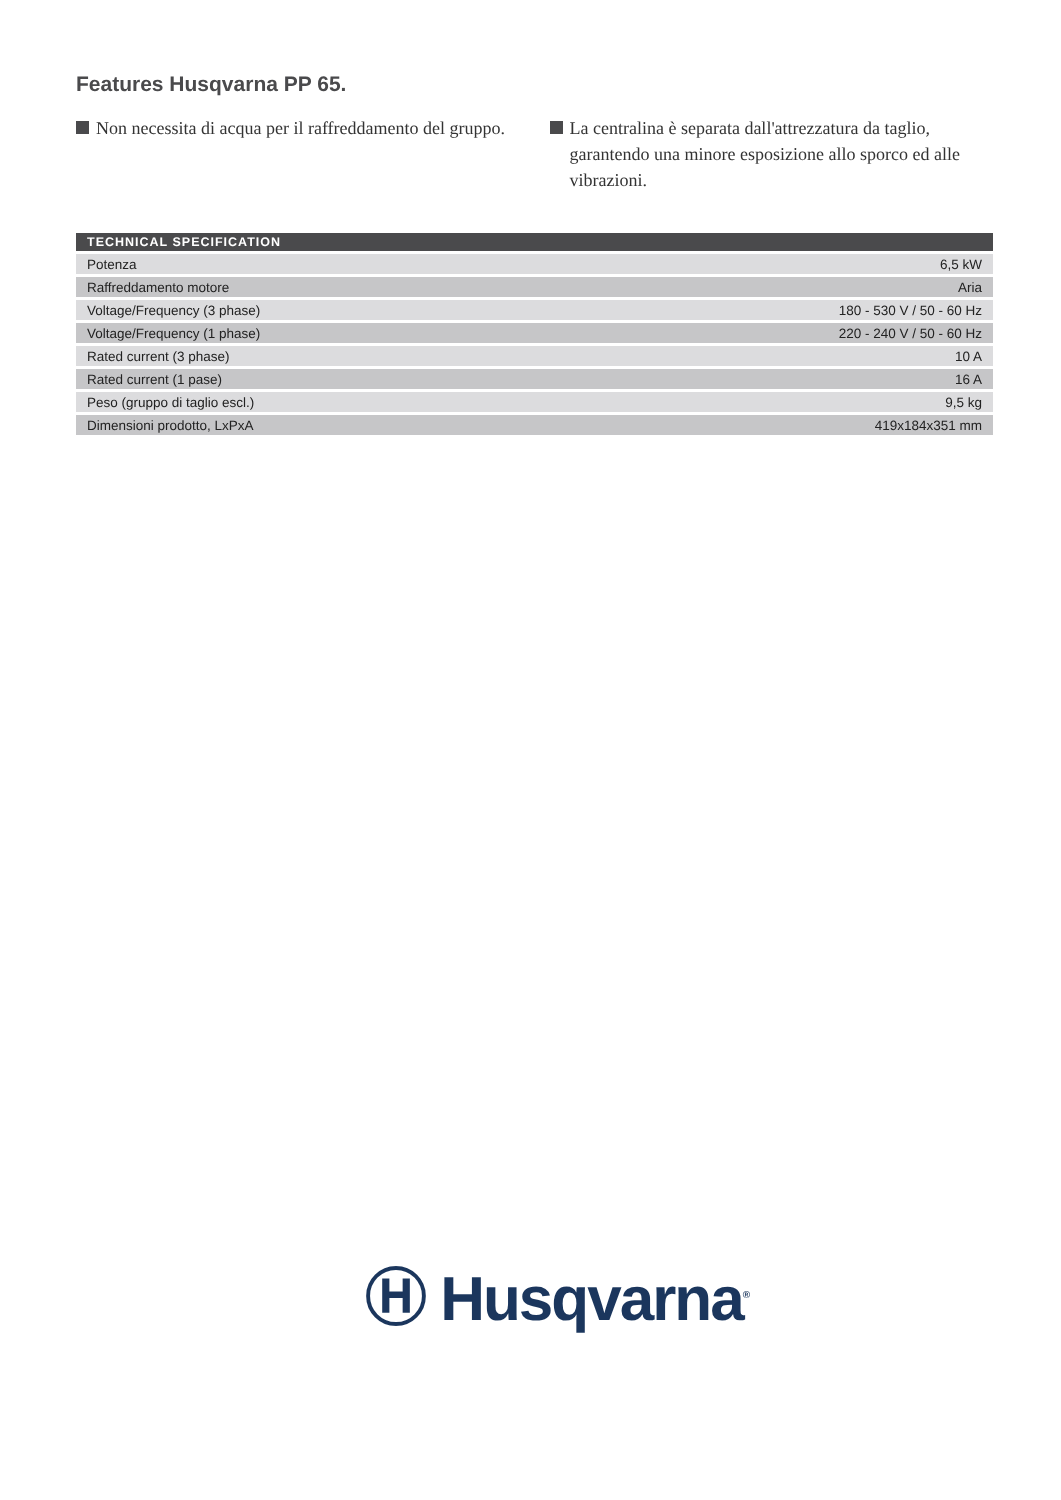Features Husqvarna PP 65.
Non necessita di acqua per il raffreddamento del gruppo.
La centralina è separata dall'attrezzatura da taglio, garantendo una minore esposizione allo sporco ed alle vibrazioni.
| TECHNICAL SPECIFICATION | |
| --- | --- |
| Potenza | 6,5 kW |
| Raffreddamento motore | Aria |
| Voltage/Frequency (3 phase) | 180 - 530 V / 50 - 60 Hz |
| Voltage/Frequency (1 phase) | 220 - 240 V / 50 - 60 Hz |
| Rated current (3 phase) | 10 A |
| Rated current (1 pase) | 16 A |
| Peso (gruppo di taglio escl.) | 9,5 kg |
| Dimensioni prodotto, LxPxA | 419x184x351 mm |
Ⓗ Husqvarna<sup>®</sup>